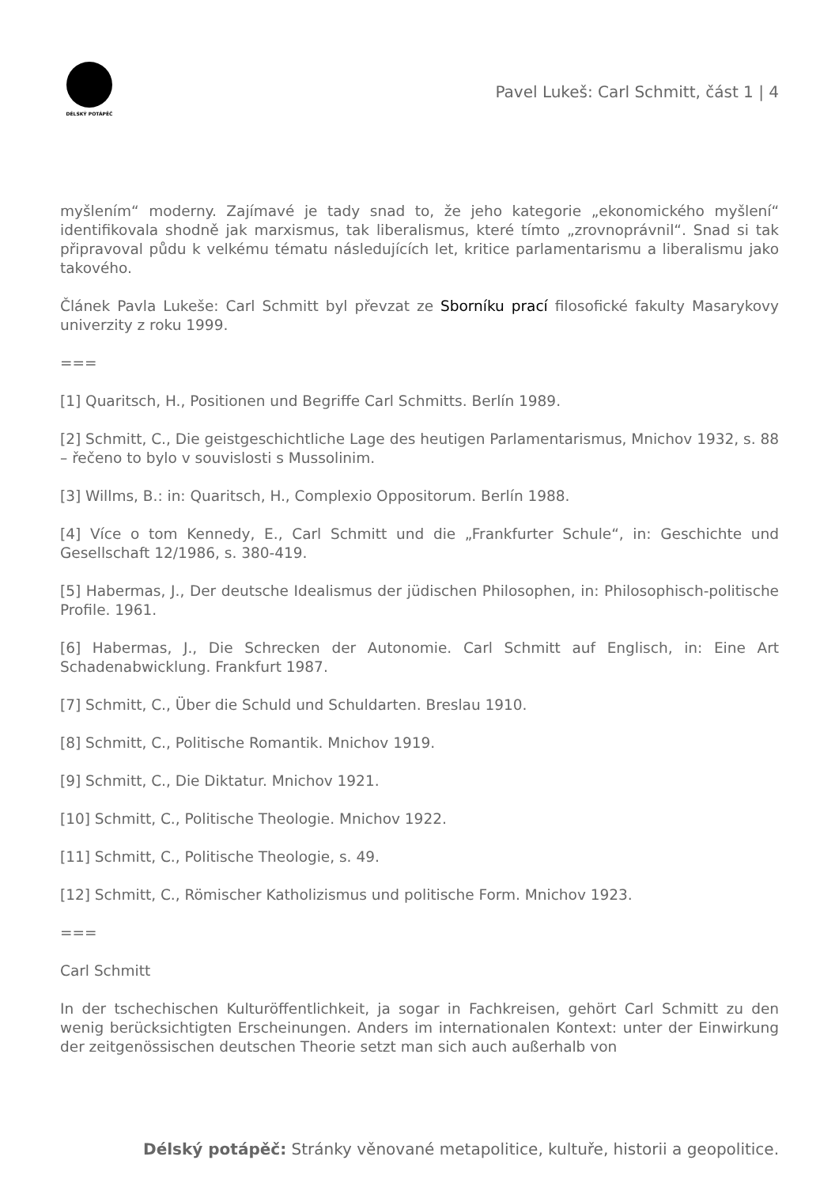DÉLSKÝ POTÁPĚČ
Pavel Lukeš: Carl Schmitt, část 1 | 4
myšlením“ moderny. Zajímavé je tady snad to, že jeho kategorie „ekonomického myšlení“ identifikovala shodně jak marxismus, tak liberalismus, které tímto „zrovnoprávnil“. Snad si tak připravoval půdu k velkému tématu následujících let, kritice parlamentarismu a liberalismu jako takového.
Článek Pavla Lukeše: Carl Schmitt byl převzat ze Sborníku prací filosofické fakulty Masarykovy univerzity z roku 1999.
===
[1] Quaritsch, H., Positionen und Begriffe Carl Schmitts. Berlín 1989.
[2] Schmitt, C., Die geistgeschichtliche Lage des heutigen Parlamentarismus, Mnichov 1932, s. 88 – řečeno to bylo v souvislosti s Mussolinim.
[3] Willms, B.: in: Quaritsch, H., Complexio Oppositorum. Berlín 1988.
[4] Více o tom Kennedy, E., Carl Schmitt und die „Frankfurter Schule“, in: Geschichte und Gesellschaft 12/1986, s. 380-419.
[5] Habermas, J., Der deutsche Idealismus der jüdischen Philosophen, in: Philosophisch-politische Profile. 1961.
[6] Habermas, J., Die Schrecken der Autonomie. Carl Schmitt auf Englisch, in: Eine Art Schadenabwicklung. Frankfurt 1987.
[7] Schmitt, C., Über die Schuld und Schuldarten. Breslau 1910.
[8] Schmitt, C., Politische Romantik. Mnichov 1919.
[9] Schmitt, C., Die Diktatur. Mnichov 1921.
[10] Schmitt, C., Politische Theologie. Mnichov 1922.
[11] Schmitt, C., Politische Theologie, s. 49.
[12] Schmitt, C., Römischer Katholizismus und politische Form. Mnichov 1923.
===
Carl Schmitt
In der tschechischen Kulturöffentlichkeit, ja sogar in Fachkreisen, gehört Carl Schmitt zu den wenig berücksichtigten Erscheinungen. Anders im internationalen Kontext: unter der Einwirkung der zeitgenössischen deutschen Theorie setzt man sich auch außerhalb von
Délský potápěč: Stránky věnované metapolitice, kultuře, historii a geopolitice.